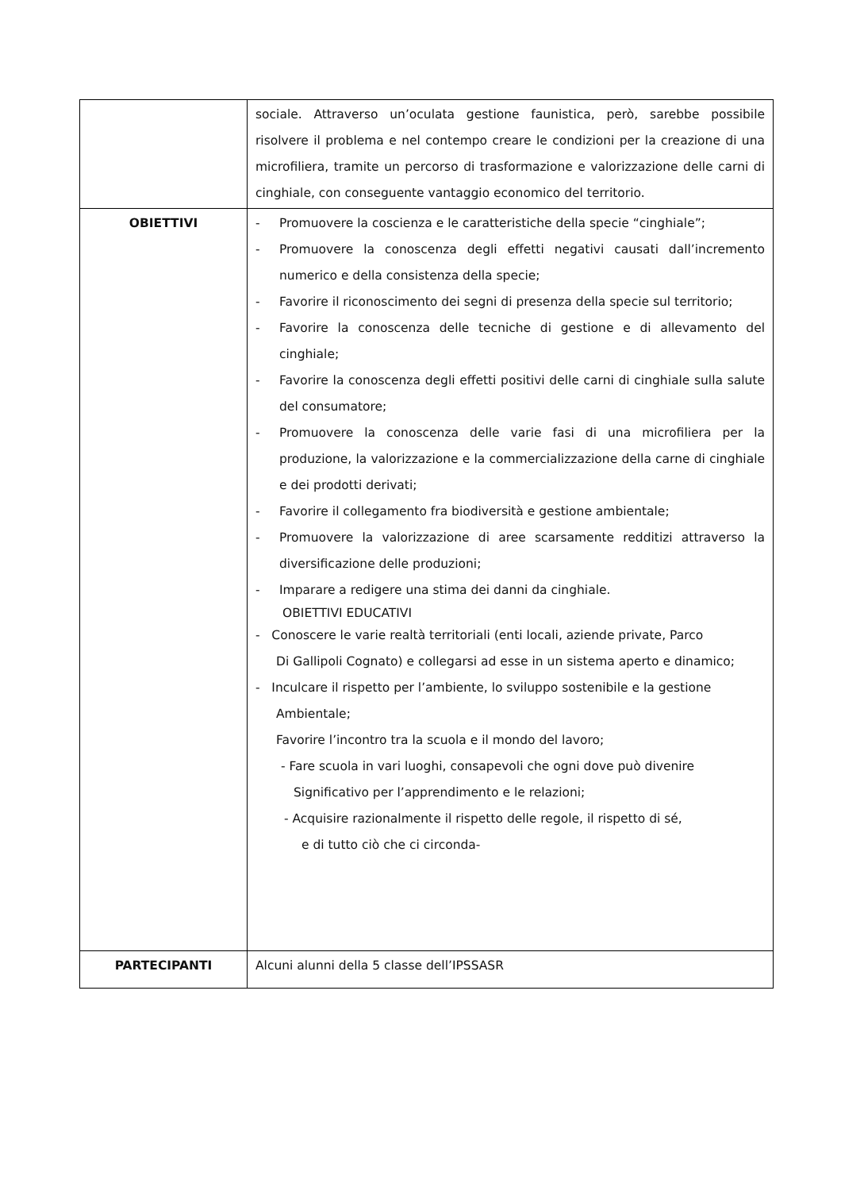| | sociale. Attraverso un’oculata gestione faunistica, però, sarebbe possibile risolvere il problema e nel contempo creare le condizioni per la creazione di una microfiliera, tramite un percorso di trasformazione e valorizzazione delle carni di cinghiale, con conseguente vantaggio economico del territorio. |
| OBIETTIVI | - Promuovere la coscienza e le caratteristiche della specie “cinghiale”; - Promuovere la conoscenza degli effetti negativi causati dall’incremento numerico e della consistenza della specie; - Favorire il riconoscimento dei segni di presenza della specie sul territorio; - Favorire la conoscenza delle tecniche di gestione e di allevamento del cinghiale; - Favorire la conoscenza degli effetti positivi delle carni di cinghiale sulla salute del consumatore; - Promuovere la conoscenza delle varie fasi di una microfiliera per la produzione, la valorizzazione e la commercializzazione della carne di cinghiale e dei prodotti derivati; - Favorire il collegamento fra biodiversità e gestione ambientale; - Promuovere la valorizzazione di aree scarsamente redditizi attraverso la diversificazione delle produzioni; - Imparare a redigere una stima dei danni da cinghiale. OBIETTIVI EDUCATIVI - Conoscere le varie realtà territoriali (enti locali, aziende private, Parco Di Gallipoli Cognato) e collegarsi ad esse in un sistema aperto e dinamico; - Inculcare il rispetto per l’ambiente, lo sviluppo sostenibile e la gestione Ambientale; Favorire l’incontro tra la scuola e il mondo del lavoro; - Fare scuola in vari luoghi, consapevoli che ogni dove può divenire Significativo per l’apprendimento e le relazioni; - Acquisire razionalmente il rispetto delle regole, il rispetto di sé, e di tutto ciò che ci circonda- |
| PARTECIPANTI | Alcuni alunni della 5 classe dell’IPSSASR |